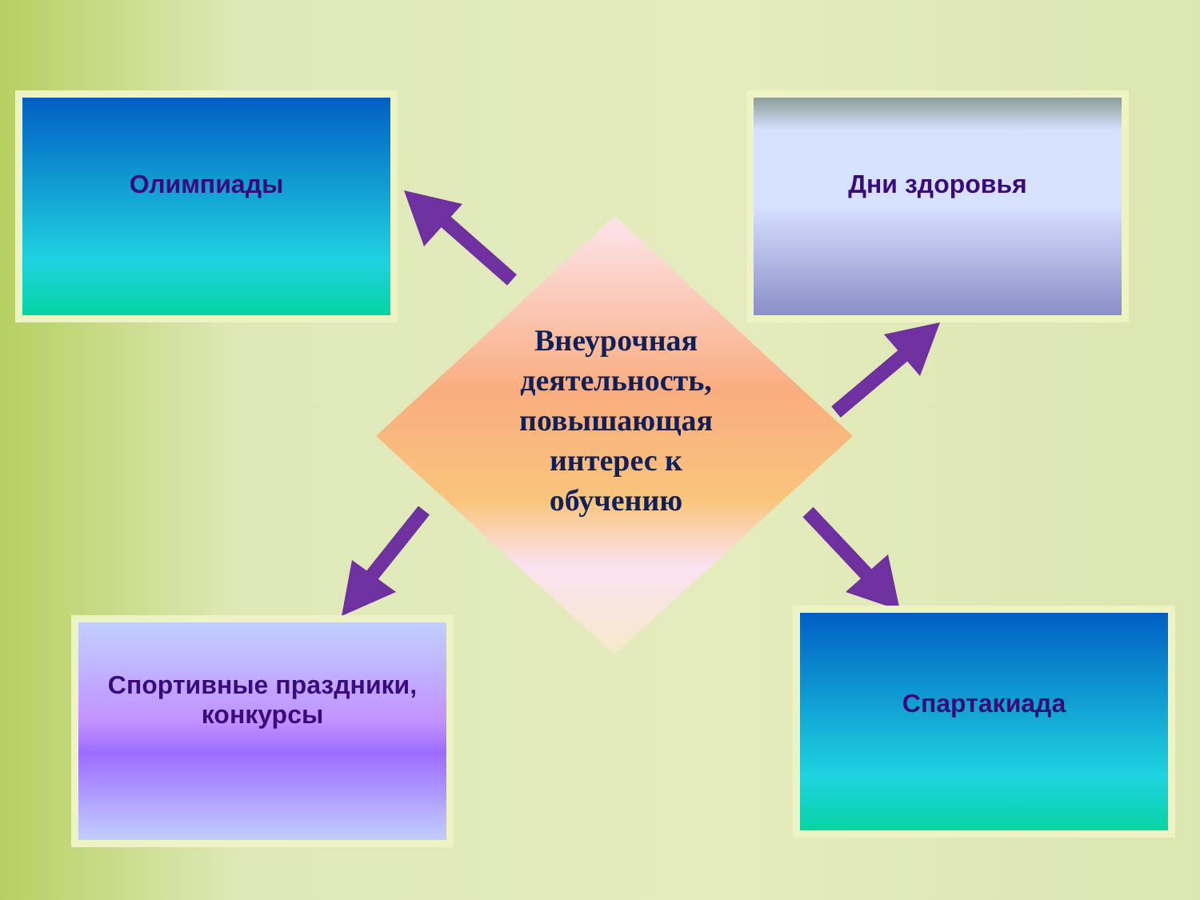Олимпиады Дни здоровья
Внеурочная деятельность, повышающая интерес к обучению
Спортивные праздники, конкурсы
Спартакиада